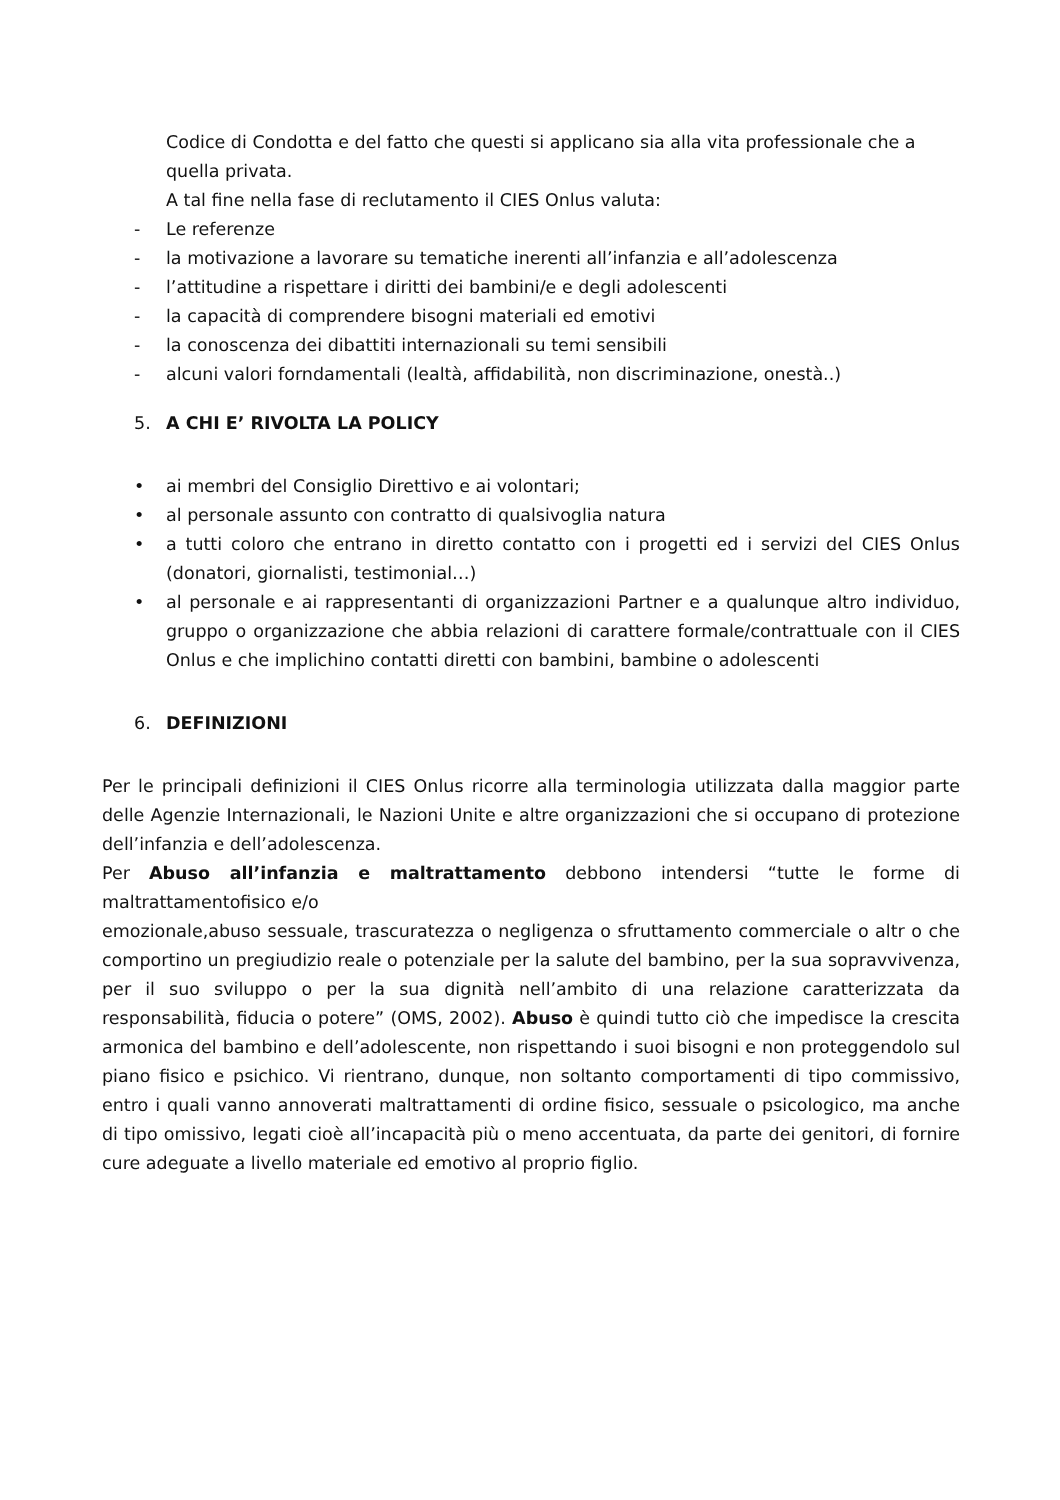Codice di Condotta e del fatto che questi si applicano sia alla vita professionale che a quella privata.
A tal fine nella fase di reclutamento il CIES Onlus valuta:
- Le referenze
- la motivazione a lavorare su tematiche inerenti all’infanzia e all’adolescenza
- l’attitudine a rispettare i diritti dei bambini/e e degli adolescenti
- la capacità di comprendere bisogni materiali ed emotivi
- la conoscenza dei dibattiti internazionali su temi sensibili
- alcuni valori forndamentali (lealtà, affidabilità, non discriminazione, onestà..)
5. A CHI E’ RIVOLTA LA POLICY
• ai membri del Consiglio Direttivo e ai volontari;
• al personale assunto con contratto di qualsivoglia natura
• a tutti coloro che entrano in diretto contatto con i progetti ed i servizi del CIES Onlus (donatori, giornalisti, testimonial…)
• al personale e ai rappresentanti di organizzazioni Partner e a qualunque altro individuo, gruppo o organizzazione che abbia relazioni di carattere formale/contrattuale con il CIES Onlus e che implichino contatti diretti con bambini, bambine o adolescenti
6. DEFINIZIONI
Per le principali definizioni il CIES Onlus ricorre alla terminologia utilizzata dalla maggior parte delle Agenzie Internazionali, le Nazioni Unite e altre organizzazioni che si occupano di protezione dell’infanzia e dell’adolescenza.
Per Abuso all’infanzia e maltrattamento debbono intendersi “tutte le forme di maltrattamentofisico e/o
emozionale,abuso sessuale, trascuratezza o negligenza o sfruttamento commerciale o altr o che comportino un pregiudizio reale o potenziale per la salute del bambino, per la sua sopravvivenza, per il suo sviluppo o per la sua dignità nell’ambito di una relazione caratterizzata da responsabilità, fiducia o potere” (OMS, 2002). Abuso è quindi tutto ciò che impedisce la crescita armonica del bambino e dell’adolescente, non rispettando i suoi bisogni e non proteggendolo sul piano fisico e psichico. Vi rientrano, dunque, non soltanto comportamenti di tipo commissivo, entro i quali vanno annoverati maltrattamenti di ordine fisico, sessuale o psicologico, ma anche di tipo omissivo, legati cioè all’incapacità più o meno accentuata, da parte dei genitori, di fornire cure adeguate a livello materiale ed emotivo al proprio figlio.